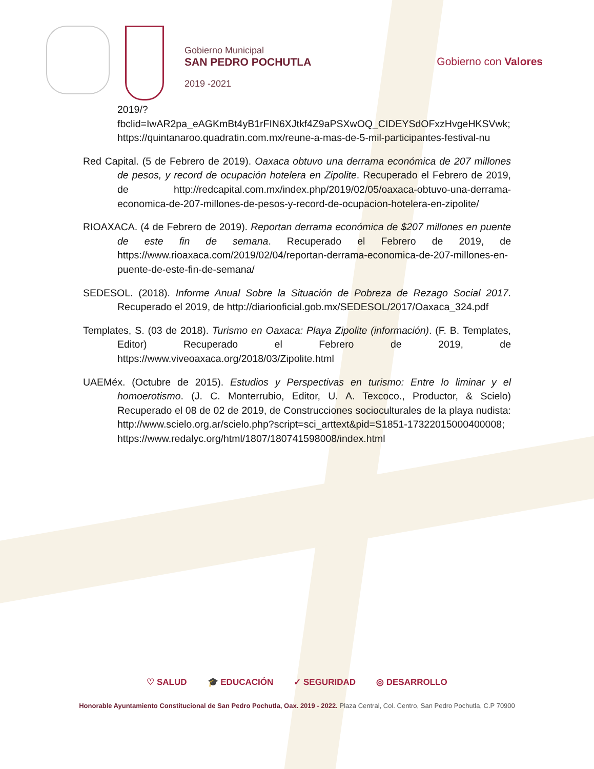Gobierno Municipal
SAN PEDRO POCHUTLA
2019 -2021
Gobierno con Valores
2019/?fbclid=IwAR2pa_eAGKmBt4yB1rFIN6XJtkf4Z9aPSXwOQ_CIDEYSdOFxzHvgeHKSVwk; https://quintanaroo.quadratin.com.mx/reune-a-mas-de-5-mil-participantes-festival-nu
Red Capital. (5 de Febrero de 2019). Oaxaca obtuvo una derrama económica de 207 millones de pesos, y record de ocupación hotelera en Zipolite. Recuperado el Febrero de 2019, de http://redcapital.com.mx/index.php/2019/02/05/oaxaca-obtuvo-una-derrama-economica-de-207-millones-de-pesos-y-record-de-ocupacion-hotelera-en-zipolite/
RIOAXACA. (4 de Febrero de 2019). Reportan derrama económica de $207 millones en puente de este fin de semana. Recuperado el Febrero de 2019, de https://www.rioaxaca.com/2019/02/04/reportan-derrama-economica-de-207-millones-en-puente-de-este-fin-de-semana/
SEDESOL. (2018). Informe Anual Sobre la Situación de Pobreza de Rezago Social 2017. Recuperado el 2019, de http://diariooficial.gob.mx/SEDESOL/2017/Oaxaca_324.pdf
Templates, S. (03 de 2018). Turismo en Oaxaca: Playa Zipolite (información). (F. B. Templates, Editor) Recuperado el Febrero de 2019, de https://www.viveoaxaca.org/2018/03/Zipolite.html
UAEMéx. (Octubre de 2015). Estudios y Perspectivas en turismo: Entre lo liminar y el homoerotismo. (J. C. Monterrubio, Editor, U. A. Texcoco., Productor, & Scielo) Recuperado el 08 de 02 de 2019, de Construcciones socioculturales de la playa nudista: http://www.scielo.org.ar/scielo.php?script=sci_arttext&pid=S1851-17322015000400008; https://www.redalyc.org/html/1807/180741598008/index.html
♡ SALUD 🎓 EDUCACIÓN ✓ SEGURIDAD ◎ DESARROLLO
Honorable Ayuntamiento Constitucional de San Pedro Pochutla, Oax. 2019 - 2022. Plaza Central, Col. Centro, San Pedro Pochutla, C.P 70900